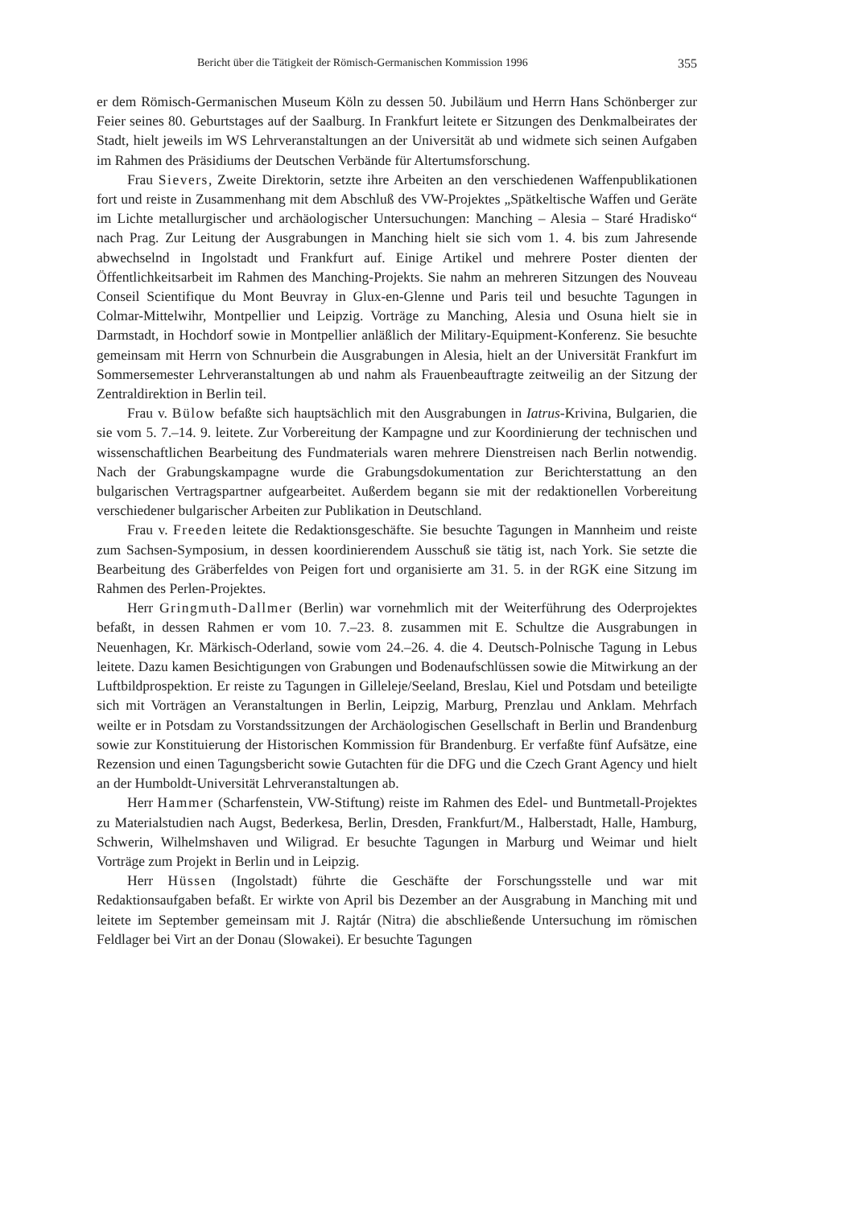Bericht über die Tätigkeit der Römisch-Germanischen Kommission 1996 355
er dem Römisch-Germanischen Museum Köln zu dessen 50. Jubiläum und Herrn Hans Schönberger zur Feier seines 80. Geburtstages auf der Saalburg. In Frankfurt leitete er Sitzungen des Denkmalbeirates der Stadt, hielt jeweils im WS Lehrveranstaltungen an der Universität ab und widmete sich seinen Aufgaben im Rahmen des Präsidiums der Deutschen Verbände für Altertumsforschung.
Frau Sievers, Zweite Direktorin, setzte ihre Arbeiten an den verschiedenen Waffenpublikationen fort und reiste in Zusammenhang mit dem Abschluß des VW-Projektes „Spätkeltische Waffen und Geräte im Lichte metallurgischer und archäologischer Untersuchungen: Manching – Alesia – Staré Hradisko“ nach Prag. Zur Leitung der Ausgrabungen in Manching hielt sie sich vom 1. 4. bis zum Jahresende abwechselnd in Ingolstadt und Frankfurt auf. Einige Artikel und mehrere Poster dienten der Öffentlichkeitsarbeit im Rahmen des Manching-Projekts. Sie nahm an mehreren Sitzungen des Nouveau Conseil Scientifique du Mont Beuvray in Glux-en-Glenne und Paris teil und besuchte Tagungen in Colmar-Mittelwihr, Montpellier und Leipzig. Vorträge zu Manching, Alesia und Osuna hielt sie in Darmstadt, in Hochdorf sowie in Montpellier anläßlich der Military-Equipment-Konferenz. Sie besuchte gemeinsam mit Herrn von Schnurbein die Ausgrabungen in Alesia, hielt an der Universität Frankfurt im Sommersemester Lehrveranstaltungen ab und nahm als Frauenbeauftragte zeitweilig an der Sitzung der Zentraldirektion in Berlin teil.
Frau v. Bülow befaßte sich hauptsächlich mit den Ausgrabungen in Iatrus-Krivina, Bulgarien, die sie vom 5. 7.–14. 9. leitete. Zur Vorbereitung der Kampagne und zur Koordinierung der technischen und wissenschaftlichen Bearbeitung des Fundmaterials waren mehrere Dienstreisen nach Berlin notwendig. Nach der Grabungskampagne wurde die Grabungsdokumentation zur Berichterstattung an den bulgarischen Vertragspartner aufgearbeitet. Außerdem begann sie mit der redaktionellen Vorbereitung verschiedener bulgarischer Arbeiten zur Publikation in Deutschland.
Frau v. Freeden leitete die Redaktionsgeschäfte. Sie besuchte Tagungen in Mannheim und reiste zum Sachsen-Symposium, in dessen koordinierendem Ausschuß sie tätig ist, nach York. Sie setzte die Bearbeitung des Gräberfeldes von Peigen fort und organisierte am 31. 5. in der RGK eine Sitzung im Rahmen des Perlen-Projektes.
Herr Gringmuth-Dallmer (Berlin) war vornehmlich mit der Weiterführung des Oderprojektes befaßt, in dessen Rahmen er vom 10. 7.–23. 8. zusammen mit E. Schultze die Ausgrabungen in Neuenhagen, Kr. Märkisch-Oderland, sowie vom 24.–26. 4. die 4. Deutsch-Polnische Tagung in Lebus leitete. Dazu kamen Besichtigungen von Grabungen und Bodenaufschlüssen sowie die Mitwirkung an der Luftbildprospektion. Er reiste zu Tagungen in Gilleleje/Seeland, Breslau, Kiel und Potsdam und beteiligte sich mit Vorträgen an Veranstaltungen in Berlin, Leipzig, Marburg, Prenzlau und Anklam. Mehrfach weilte er in Potsdam zu Vorstandssitzungen der Archäologischen Gesellschaft in Berlin und Brandenburg sowie zur Konstituierung der Historischen Kommission für Brandenburg. Er verfaßte fünf Aufsätze, eine Rezension und einen Tagungsbericht sowie Gutachten für die DFG und die Czech Grant Agency und hielt an der Humboldt-Universität Lehrveranstaltungen ab.
Herr Hammer (Scharfenstein, VW-Stiftung) reiste im Rahmen des Edel- und Buntmetall-Projektes zu Materialstudien nach Augst, Bederkesa, Berlin, Dresden, Frankfurt/M., Halberstadt, Halle, Hamburg, Schwerin, Wilhelmshaven und Wiligrad. Er besuchte Tagungen in Marburg und Weimar und hielt Vorträge zum Projekt in Berlin und in Leipzig.
Herr Hüssen (Ingolstadt) führte die Geschäfte der Forschungsstelle und war mit Redaktionsaufgaben befaßt. Er wirkte von April bis Dezember an der Ausgrabung in Manching mit und leitete im September gemeinsam mit J. Rajtár (Nitra) die abschließende Untersuchung im römischen Feldlager bei Virt an der Donau (Slowakei). Er besuchte Tagungen